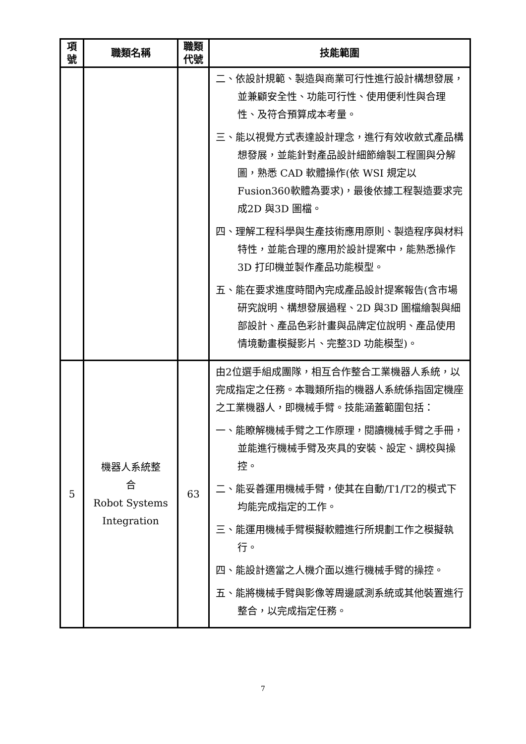| 項 號 | 職類名稱 | 職類 代號 | 技能範圍 |
| --- | --- | --- | --- |
| | | | 二、依設計規範、製造與商業可行性進行設計構想發展，並兼顧安全性、功能可行性、使用便利性與合理性、及符合預算成本考量。 三、能以視覺方式表達設計理念，進行有效收斂式產品構想發展，並能針對產品設計細節繪製工程圖與分解圖，熟悉 CAD 軟體操作(依 WSI 規定以 Fusion360軟體為要求)，最後依據工程製造要求完成2D 與3D 圖檔。 四、理解工程科學與生產技術應用原則、製造程序與材料特性，並能合理的應用於設計提案中，能熟悉操作3D 打印機並製作產品功能模型。 五、能在要求進度時間內完成產品設計提案報告(含市場研究說明、構想發展過程、2D 與3D 圖檔繪製與細部設計、產品色彩計畫與品牌定位說明、產品使用情境動畫模擬影片、完整3D 功能模型)。 |
| 5 | 機器人系統整 合 Robot Systems Integration | 63 | 由2位選手組成團隊，相互合作整合工業機器人系統，以完成指定之任務。本職類所指的機器人系統係指固定機座之工業機器人，即機械手臂。技能涵蓋範圍包括： 一、能瞭解機械手臂之工作原理，閱讀機械手臂之手冊，並能進行機械手臂及夾具的安裝、設定、調校與操控。 二、能妥善運用機械手臂，使其在自動/T1/T2的模式下均能完成指定的工作。 三、能運用機械手臂模擬軟體進行所規劃工作之模擬執行。 四、能設計適當之人機介面以進行機械手臂的操控。 五、能將機械手臂與影像等周邊感測系統或其他裝置進行整合，以完成指定任務。 |
7